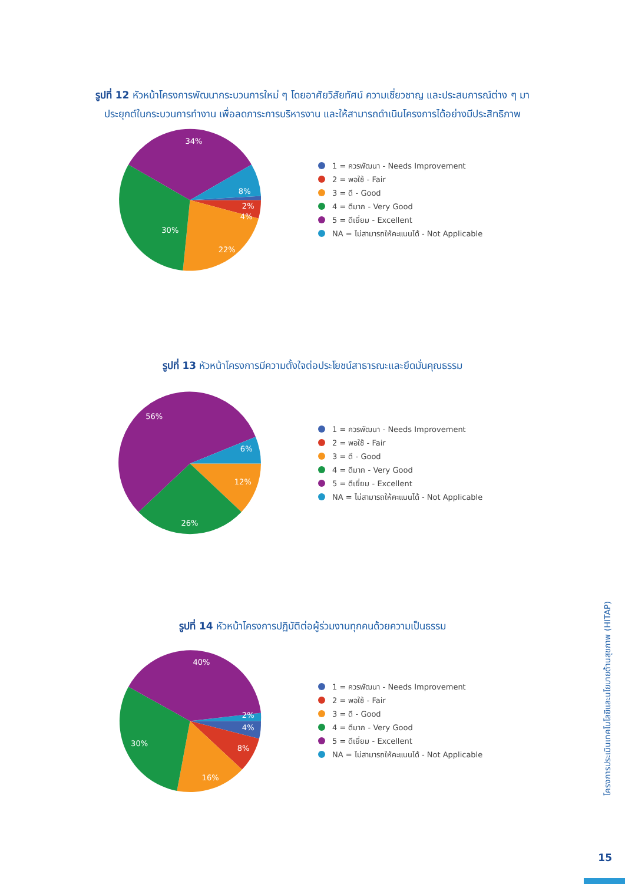รูปที่ 12 หัวหน้าโครงการพัฒนากระบวนการใหม่ ๆ โดยอาศัยวิสัยทัศน์ ความเชี่ยวชาญ และประสบการณ์ต่าง ๆ มาประยุกต์ในกระบวนการทำงาน เพื่อลดภาระการบริหารงาน และให้สามารถดำเนินโครงการได้อย่างมีประสิทธิภาพ
34%
8%
2%
4%
30%
22%
1 = ควรพัฒนา - Needs Improvement
2 = พอใช้ - Fair
3 = ดี - Good
4 = ดีมาก - Very Good
5 = ดีเยี่ยม - Excellent
NA = ไม่สามารถให้คะแนนได้ - Not Applicable
รูปที่ 13 หัวหน้าโครงการมีความตั้งใจต่อประโยชน์สาธารณะและยึดมั่นคุณธรรม
56%
6%
12%
26%
1 = ควรพัฒนา - Needs Improvement
2 = พอใช้ - Fair
3 = ดี - Good
4 = ดีมาก - Very Good
5 = ดีเยี่ยม - Excellent
NA = ไม่สามารถให้คะแนนได้ - Not Applicable
รูปที่ 14 หัวหน้าโครงการปฏิบัติต่อผู้ร่วมงานทุกคนด้วยความเป็นธรรม
40%
2%
4%
8%
30%
16%
1 = ควรพัฒนา - Needs Improvement
2 = พอใช้ - Fair
3 = ดี - Good
4 = ดีมาก - Very Good
5 = ดีเยี่ยม - Excellent
NA = ไม่สามารถให้คะแนนได้ - Not Applicable
โครงการประเมินเทคโนโลยีและนโยบายด้านสุขภาพ (HITAP)
15